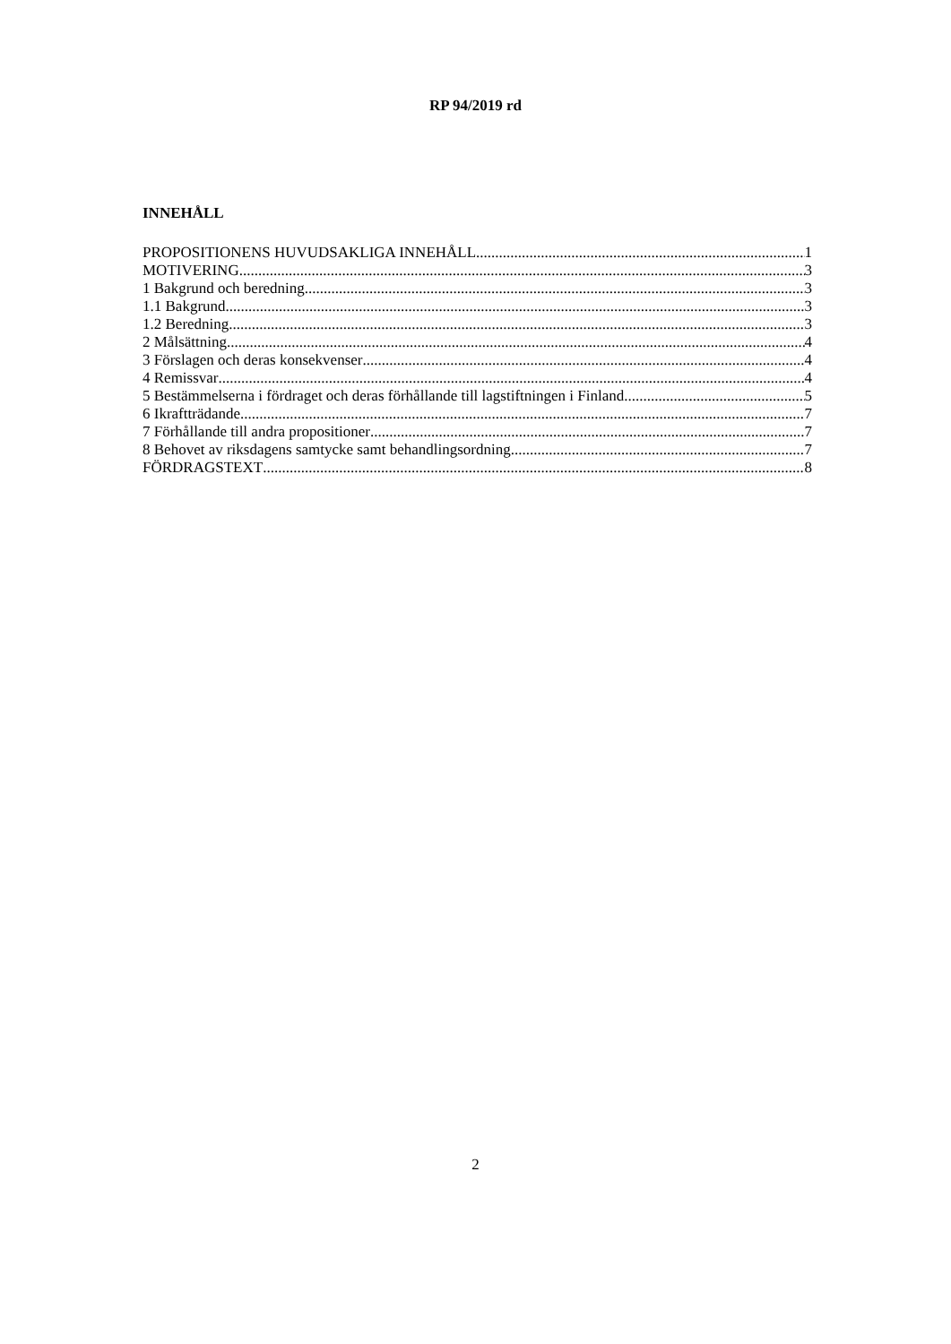RP 94/2019 rd
INNEHÅLL
PROPOSITIONENS HUVUDSAKLIGA INNEHÅLL 1
MOTIVERING 3
1 Bakgrund och beredning 3
1.1 Bakgrund 3
1.2 Beredning 3
2 Målsättning 4
3 Förslagen och deras konsekvenser 4
4 Remissvar 4
5 Bestämmelserna i fördraget och deras förhållande till lagstiftningen i Finland 5
6 Ikraftträdande 7
7 Förhållande till andra propositioner 7
8 Behovet av riksdagens samtycke samt behandlingsordning 7
FÖRDRAGSTEXT 8
2